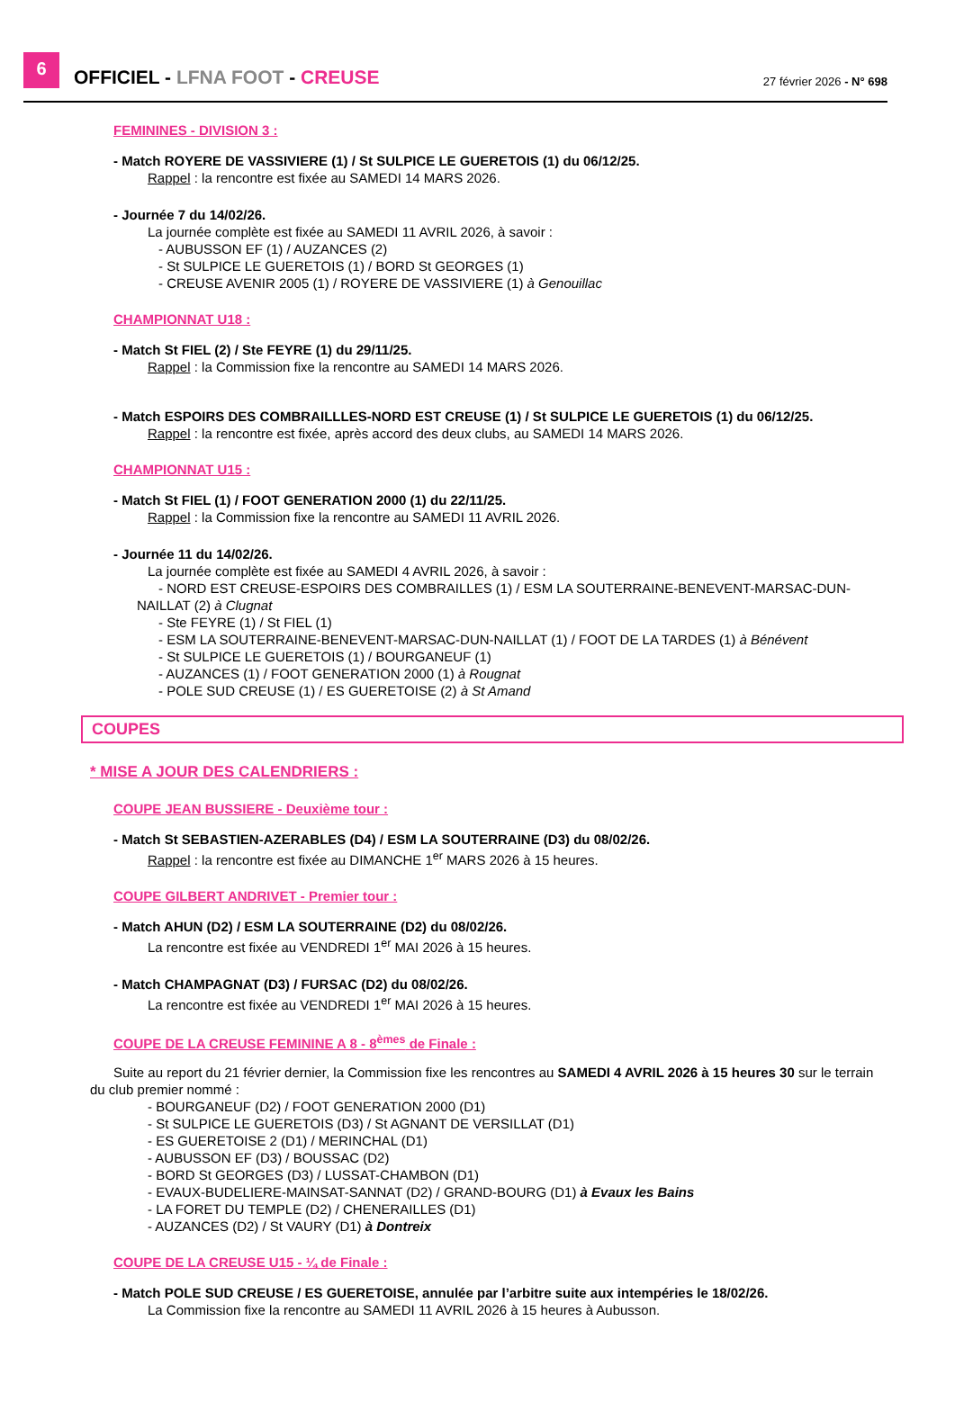6
OFFICIEL - LFNA FOOT - CREUSE
27 février 2026 - N° 698
FEMININES - DIVISION 3 :
- Match ROYERE DE VASSIVIERE (1) / St SULPICE LE GUERETOIS (1) du 06/12/25.
Rappel : la rencontre est fixée au SAMEDI 14 MARS 2026.
- Journée 7 du 14/02/26.
La journée complète est fixée au SAMEDI 11 AVRIL 2026, à savoir :
- AUBUSSON EF (1) / AUZANCES (2)
- St SULPICE LE GUERETOIS (1) / BORD St GEORGES (1)
- CREUSE AVENIR 2005 (1) / ROYERE DE VASSIVIERE (1) à Genouillac
CHAMPIONNAT U18 :
- Match St FIEL (2) / Ste FEYRE (1) du 29/11/25.
Rappel : la Commission fixe la rencontre au SAMEDI 14 MARS 2026.
- Match ESPOIRS DES COMBRAILLLES-NORD EST CREUSE (1) / St SULPICE LE GUERETOIS (1) du 06/12/25.
Rappel : la rencontre est fixée, après accord des deux clubs, au SAMEDI 14 MARS 2026.
CHAMPIONNAT U15 :
- Match St FIEL (1) / FOOT GENERATION 2000 (1) du 22/11/25.
Rappel : la Commission fixe la rencontre au SAMEDI 11 AVRIL 2026.
- Journée 11 du 14/02/26.
La journée complète est fixée au SAMEDI 4 AVRIL 2026, à savoir :
- NORD EST CREUSE-ESPOIRS DES COMBRAILLES (1) / ESM LA SOUTERRAINE-BENEVENT-MARSAC-DUN-NAILLAT (2) à Clugnat
- Ste FEYRE (1) / St FIEL (1)
- ESM LA SOUTERRAINE-BENEVENT-MARSAC-DUN-NAILLAT (1) / FOOT DE LA TARDES (1) à Bénévent
- St SULPICE LE GUERETOIS (1) / BOURGANEUF (1)
- AUZANCES (1) / FOOT GENERATION 2000 (1) à Rougnat
- POLE SUD CREUSE (1) / ES GUERETOISE (2) à St Amand
COUPES
* MISE A JOUR DES CALENDRIERS :
COUPE JEAN BUSSIERE - Deuxième tour :
- Match St SEBASTIEN-AZERABLES (D4) / ESM LA SOUTERRAINE (D3) du 08/02/26.
Rappel : la rencontre est fixée au DIMANCHE 1<sup>er</sup> MARS 2026 à 15 heures.
COUPE GILBERT ANDRIVET - Premier tour :
- Match AHUN (D2) / ESM LA SOUTERRAINE (D2) du 08/02/26.
La rencontre est fixée au VENDREDI 1<sup>er</sup> MAI 2026 à 15 heures.
- Match CHAMPAGNAT (D3) / FURSAC (D2) du 08/02/26.
La rencontre est fixée au VENDREDI 1<sup>er</sup> MAI 2026 à 15 heures.
COUPE DE LA CREUSE FEMININE A 8 - 8<sup>èmes</sup> de Finale :
Suite au report du 21 février dernier, la Commission fixe les rencontres au SAMEDI 4 AVRIL 2026 à 15 heures 30 sur le terrain du club premier nommé :
- BOURGANEUF (D2) / FOOT GENERATION 2000 (D1)
- St SULPICE LE GUERETOIS (D3) / St AGNANT DE VERSILLAT (D1)
- ES GUERETOISE 2 (D1) / MERINCHAL (D1)
- AUBUSSON EF (D3) / BOUSSAC (D2)
- BORD St GEORGES (D3) / LUSSAT-CHAMBON (D1)
- EVAUX-BUDELIERE-MAINSAT-SANNAT (D2) / GRAND-BOURG (D1) à Evaux les Bains
- LA FORET DU TEMPLE (D2) / CHENERAILLES (D1)
- AUZANCES (D2) / St VAURY (D1) à Dontreix
COUPE DE LA CREUSE U15 - ¼ de Finale :
- Match POLE SUD CREUSE / ES GUERETOISE, annulée par l’arbitre suite aux intempéries le 18/02/26.
La Commission fixe la rencontre au SAMEDI 11 AVRIL 2026 à 15 heures à Aubusson.